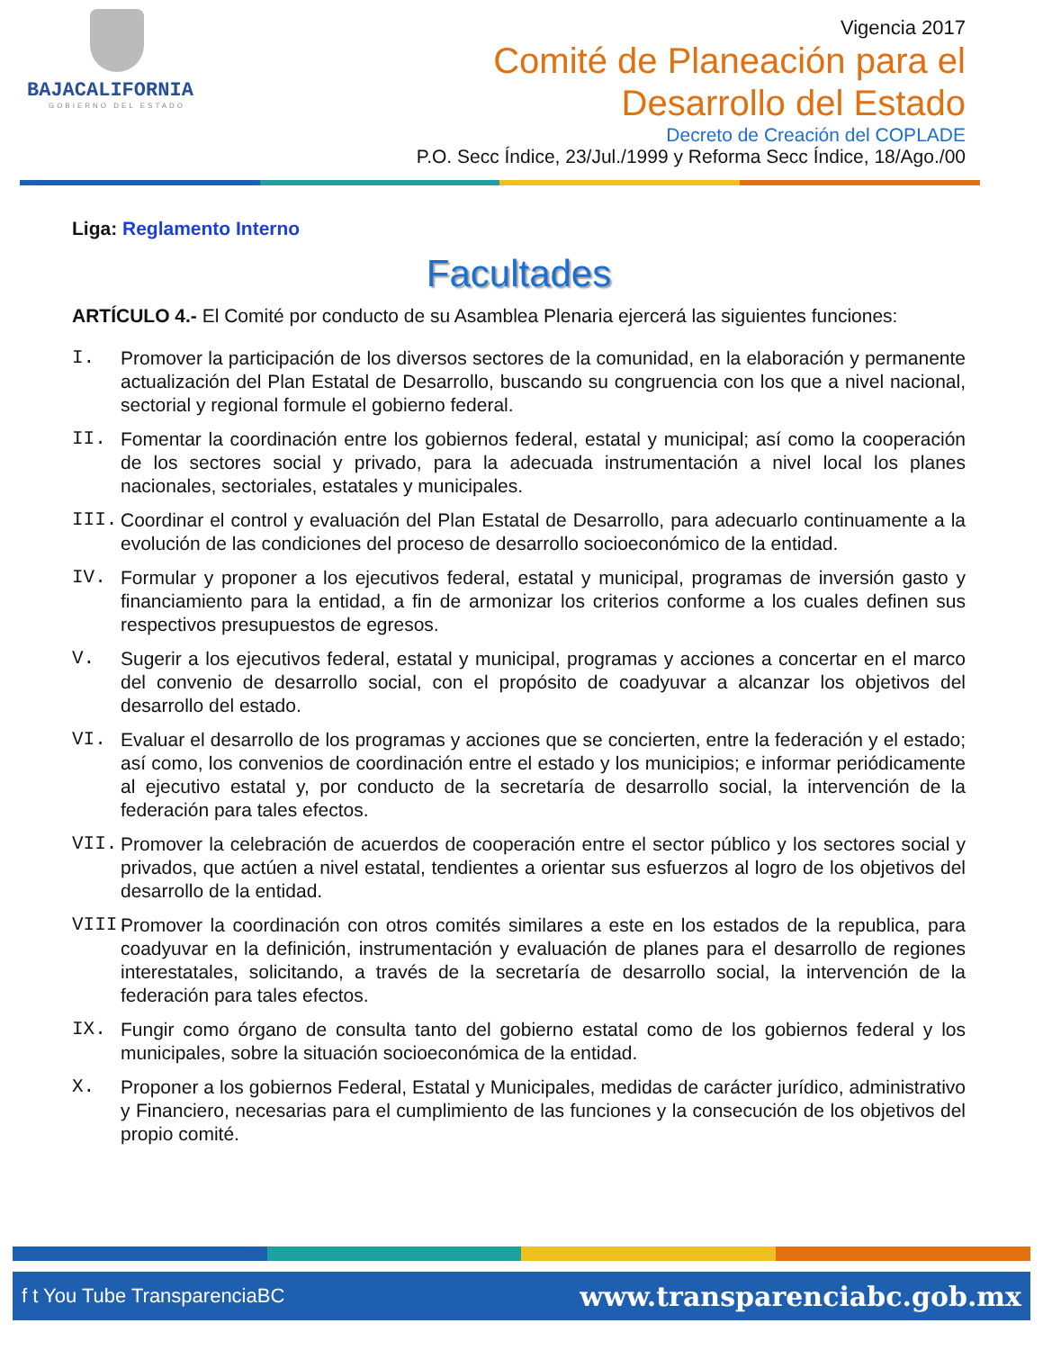BAJACALIFORNIA
GOBIERNO DEL ESTADO
Vigencia 2017
Comité de Planeación para el
Desarrollo del Estado
Decreto de Creación del COPLADE
P.O. Secc Índice, 23/Jul./1999 y Reforma Secc Índice, 18/Ago./00
Liga: Reglamento Interno
Facultades
ARTÍCULO 4.- El Comité por conducto de su Asamblea Plenaria ejercerá las siguientes funciones:
I. Promover la participación de los diversos sectores de la comunidad, en la elaboración y permanente actualización del Plan Estatal de Desarrollo, buscando su congruencia con los que a nivel nacional, sectorial y regional formule el gobierno federal.
II. Fomentar la coordinación entre los gobiernos federal, estatal y municipal; así como la cooperación de los sectores social y privado, para la adecuada instrumentación a nivel local los planes nacionales, sectoriales, estatales y municipales.
III. Coordinar el control y evaluación del Plan Estatal de Desarrollo, para adecuarlo continuamente a la evolución de las condiciones del proceso de desarrollo socioeconómico de la entidad.
IV. Formular y proponer a los ejecutivos federal, estatal y municipal, programas de inversión gasto y financiamiento para la entidad, a fin de armonizar los criterios conforme a los cuales definen sus respectivos presupuestos de egresos.
V. Sugerir a los ejecutivos federal, estatal y municipal, programas y acciones a concertar en el marco del convenio de desarrollo social, con el propósito de coadyuvar a alcanzar los objetivos del desarrollo del estado.
VI. Evaluar el desarrollo de los programas y acciones que se concierten, entre la federación y el estado; así como, los convenios de coordinación entre el estado y los municipios; e informar periódicamente al ejecutivo estatal y, por conducto de la secretaría de desarrollo social, la intervención de la federación para tales efectos.
VII. Promover la celebración de acuerdos de cooperación entre el sector público y los sectores social y privados, que actúen a nivel estatal, tendientes a orientar sus esfuerzos al logro de los objetivos del desarrollo de la entidad.
VIII. Promover la coordinación con otros comités similares a este en los estados de la republica, para coadyuvar en la definición, instrumentación y evaluación de planes para el desarrollo de regiones interestatales, solicitando, a través de la secretaría de desarrollo social, la intervención de la federación para tales efectos.
IX. Fungir como órgano de consulta tanto del gobierno estatal como de los gobiernos federal y los municipales, sobre la situación socioeconómica de la entidad.
X. Proponer a los gobiernos Federal, Estatal y Municipales, medidas de carácter jurídico, administrativo y Financiero, necesarias para el cumplimiento de las funciones y la consecución de los objetivos del propio comité.
f t You Tube TransparenciaBC www.transparenciabc.gob.mx